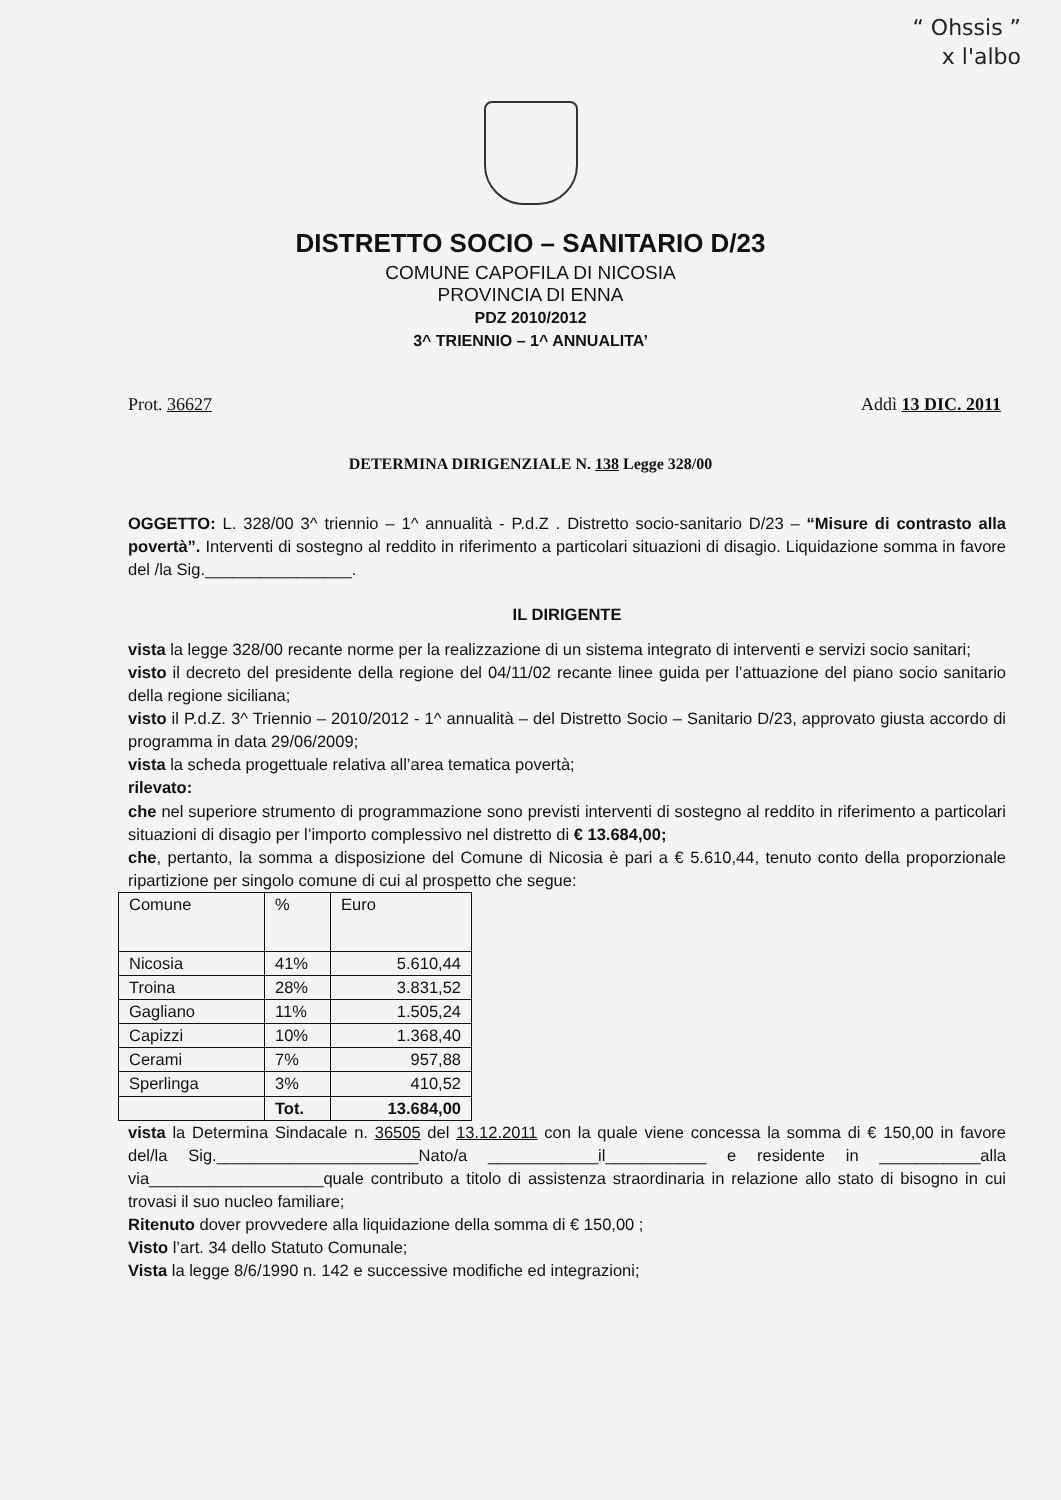“ Ohssis ”
x l'albo
DISTRETTO SOCIO – SANITARIO D/23
COMUNE CAPOFILA DI NICOSIA
PROVINCIA DI ENNA
PDZ 2010/2012
3^ TRIENNIO – 1^ ANNUALITA’
Prot. 36627 Addì 13 DIC. 2011
DETERMINA DIRIGENZIALE N. 138 Legge 328/00
OGGETTO: L. 328/00 3^ triennio – 1^ annualità - P.d.Z . Distretto socio-sanitario D/23 – “Misure di contrasto alla povertà”. Interventi di sostegno al reddito in riferimento a particolari situazioni di disagio. Liquidazione somma in favore del /la Sig.________________.
IL DIRIGENTE
vista la legge 328/00 recante norme per la realizzazione di un sistema integrato di interventi e servizi socio sanitari;
visto il decreto del presidente della regione del 04/11/02 recante linee guida per l’attuazione del piano socio sanitario della regione siciliana;
visto il P.d.Z. 3^ Triennio – 2010/2012 - 1^ annualità – del Distretto Socio – Sanitario D/23, approvato giusta accordo di programma in data 29/06/2009;
vista la scheda progettuale relativa all’area tematica povertà;
rilevato:
che nel superiore strumento di programmazione sono previsti interventi di sostegno al reddito in riferimento a particolari situazioni di disagio per l’importo complessivo nel distretto di € 13.684,00;
che, pertanto, la somma a disposizione del Comune di Nicosia è pari a € 5.610,44, tenuto conto della proporzionale ripartizione per singolo comune di cui al prospetto che segue:
| Comune | % | Euro |
| Nicosia | 41% | 5.610,44 |
| Troina | 28% | 3.831,52 |
| Gagliano | 11% | 1.505,24 |
| Capizzi | 10% | 1.368,40 |
| Cerami | 7% | 957,88 |
| Sperlinga | 3% | 410,52 |
| | Tot. | 13.684,00 |
vista la Determina Sindacale n. 36505 del 13.12.2011 con la quale viene concessa la somma di € 150,00 in favore del/la Sig.______________________Nato/a ____________il___________ e residente in ___________alla via___________________quale contributo a titolo di assistenza straordinaria in relazione allo stato di bisogno in cui trovasi il suo nucleo familiare;
Ritenuto dover provvedere alla liquidazione della somma di € 150,00 ;
Visto l’art. 34 dello Statuto Comunale;
Vista la legge 8/6/1990 n. 142 e successive modifiche ed integrazioni;